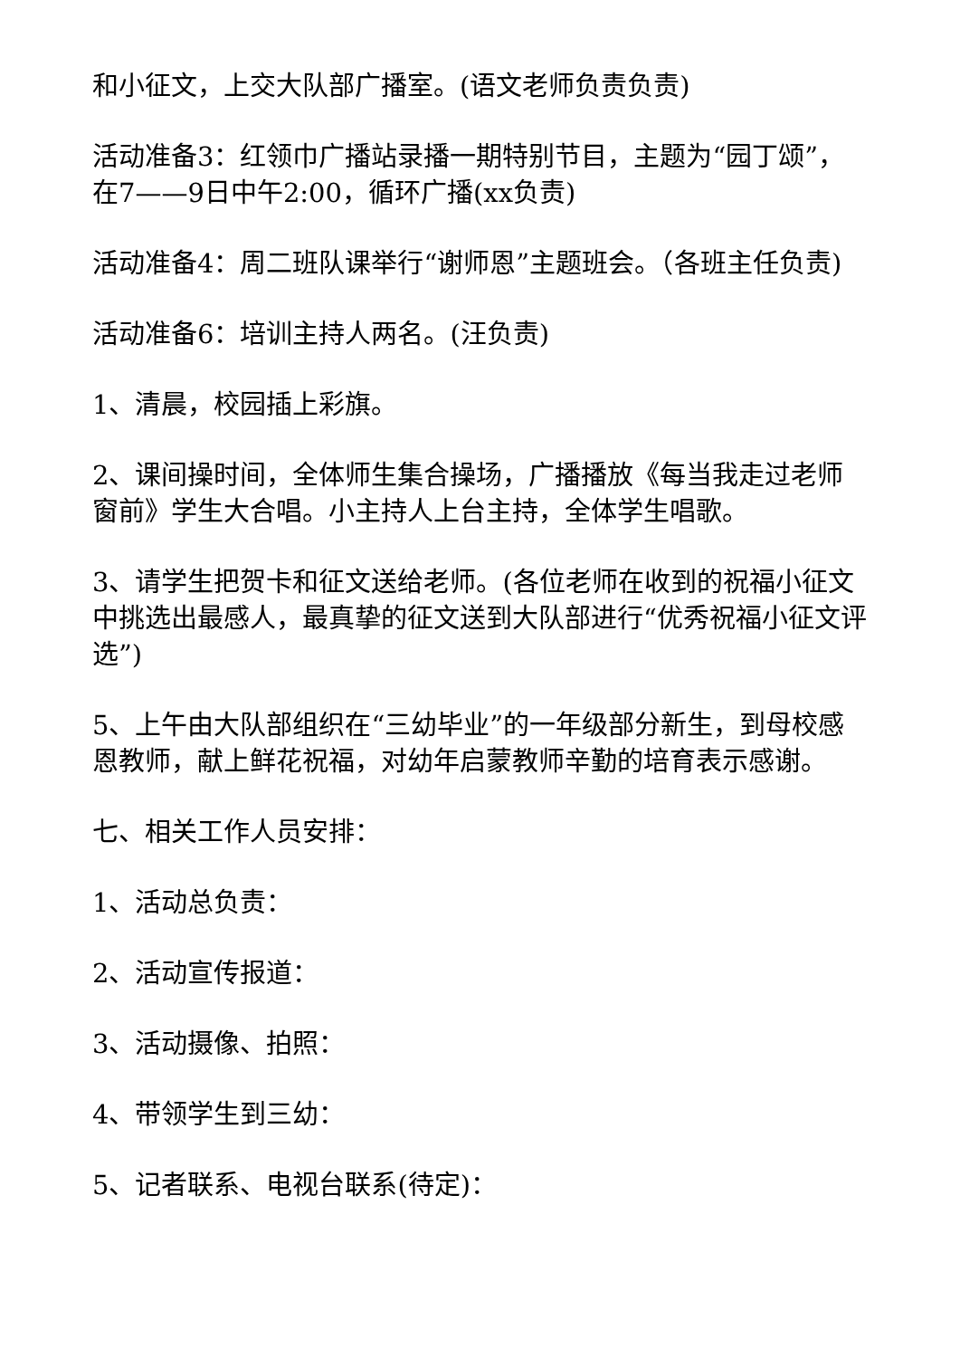和小征文，上交大队部广播室。(语文老师负责负责)
活动准备3：红领巾广播站录播一期特别节目，主题为“园丁颂”，在7——9日中午2:00，循环广播(xx负责)
活动准备4：周二班队课举行“谢师恩”主题班会。（各班主任负责)
活动准备6：培训主持人两名。(汪负责)
1、清晨，校园插上彩旗。
2、课间操时间，全体师生集合操场，广播播放《每当我走过老师窗前》学生大合唱。小主持人上台主持，全体学生唱歌。
3、请学生把贺卡和征文送给老师。(各位老师在收到的祝福小征文中挑选出最感人，最真挚的征文送到大队部进行“优秀祝福小征文评选”)
5、上午由大队部组织在“三幼毕业”的一年级部分新生，到母校感恩教师，献上鲜花祝福，对幼年启蒙教师辛勤的培育表示感谢。
七、相关工作人员安排：
1、活动总负责：
2、活动宣传报道：
3、活动摄像、拍照：
4、带领学生到三幼：
5、记者联系、电视台联系(待定)：